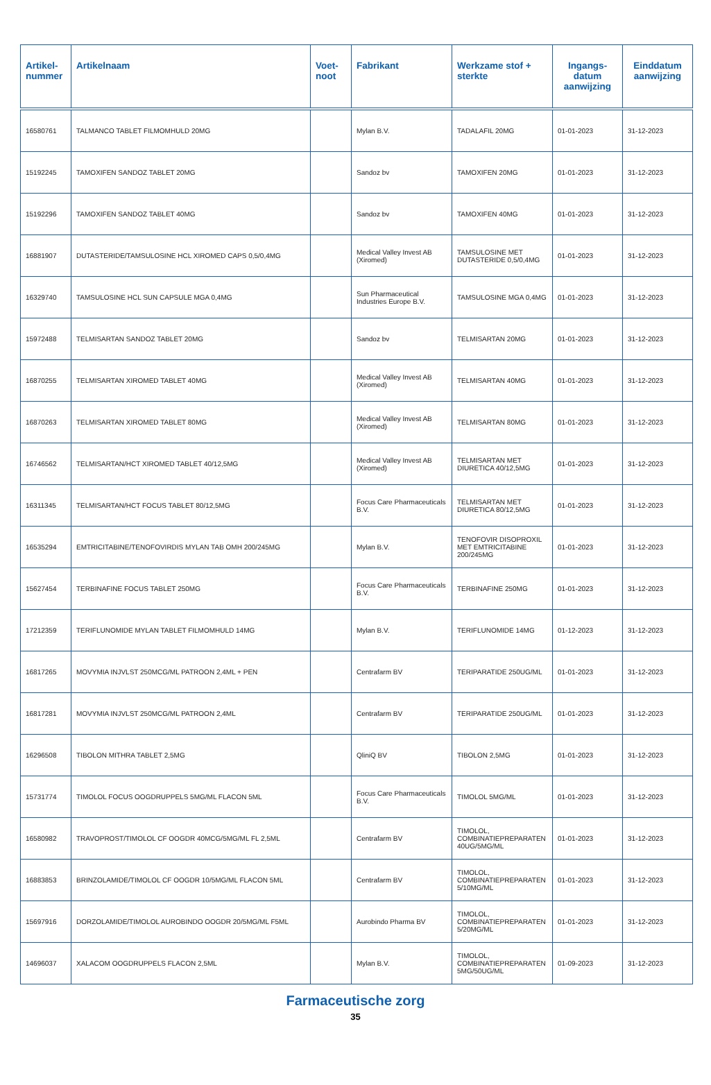| Artikel- nummer | Artikelnaam | Voet- noot | Fabrikant | Werkzame stof + sterkte | Ingangs- datum aanwijzing | Einddatum aanwijzing |
| --- | --- | --- | --- | --- | --- | --- |
| 16580761 | TALMANCO TABLET FILMOMHULD 20MG | | Mylan B.V. | TADALAFIL 20MG | 01-01-2023 | 31-12-2023 |
| 15192245 | TAMOXIFEN SANDOZ TABLET 20MG | | Sandoz bv | TAMOXIFEN 20MG | 01-01-2023 | 31-12-2023 |
| 15192296 | TAMOXIFEN SANDOZ TABLET 40MG | | Sandoz bv | TAMOXIFEN 40MG | 01-01-2023 | 31-12-2023 |
| 16881907 | DUTASTERIDE/TAMSULOSINE HCL XIROMED CAPS 0,5/0,4MG | | Medical Valley Invest AB (Xiromed) | TAMSULOSINE MET DUTASTERIDE 0,5/0,4MG | 01-01-2023 | 31-12-2023 |
| 16329740 | TAMSULOSINE HCL SUN CAPSULE MGA 0,4MG | | Sun Pharmaceutical Industries Europe B.V. | TAMSULOSINE MGA 0,4MG | 01-01-2023 | 31-12-2023 |
| 15972488 | TELMISARTAN SANDOZ TABLET 20MG | | Sandoz bv | TELMISARTAN 20MG | 01-01-2023 | 31-12-2023 |
| 16870255 | TELMISARTAN XIROMED TABLET 40MG | | Medical Valley Invest AB (Xiromed) | TELMISARTAN 40MG | 01-01-2023 | 31-12-2023 |
| 16870263 | TELMISARTAN XIROMED TABLET 80MG | | Medical Valley Invest AB (Xiromed) | TELMISARTAN 80MG | 01-01-2023 | 31-12-2023 |
| 16746562 | TELMISARTAN/HCT XIROMED TABLET 40/12,5MG | | Medical Valley Invest AB (Xiromed) | TELMISARTAN MET DIURETICA 40/12,5MG | 01-01-2023 | 31-12-2023 |
| 16311345 | TELMISARTAN/HCT FOCUS TABLET 80/12,5MG | | Focus Care Pharmaceuticals B.V. | TELMISARTAN MET DIURETICA 80/12,5MG | 01-01-2023 | 31-12-2023 |
| 16535294 | EMTRICITABINE/TENOFOVIRDIS MYLAN TAB OMH 200/245MG | | Mylan B.V. | TENOFOVIR DISOPROXIL MET EMTRICITABINE 200/245MG | 01-01-2023 | 31-12-2023 |
| 15627454 | TERBINAFINE FOCUS TABLET 250MG | | Focus Care Pharmaceuticals B.V. | TERBINAFINE 250MG | 01-01-2023 | 31-12-2023 |
| 17212359 | TERIFLUNOMIDE MYLAN TABLET FILMOMHULD 14MG | | Mylan B.V. | TERIFLUNOMIDE 14MG | 01-12-2023 | 31-12-2023 |
| 16817265 | MOVYMIA INJVLST 250MCG/ML PATROON 2,4ML + PEN | | Centrafarm BV | TERIPARATIDE 250UG/ML | 01-01-2023 | 31-12-2023 |
| 16817281 | MOVYMIA INJVLST 250MCG/ML PATROON 2,4ML | | Centrafarm BV | TERIPARATIDE 250UG/ML | 01-01-2023 | 31-12-2023 |
| 16296508 | TIBOLON MITHRA TABLET 2,5MG | | QliniQ BV | TIBOLON 2,5MG | 01-01-2023 | 31-12-2023 |
| 15731774 | TIMOLOL FOCUS OOGDRUPPELS 5MG/ML FLACON 5ML | | Focus Care Pharmaceuticals B.V. | TIMOLOL 5MG/ML | 01-01-2023 | 31-12-2023 |
| 16580982 | TRAVOPROST/TIMOLOL CF OOGDR 40MCG/5MG/ML FL 2,5ML | | Centrafarm BV | TIMOLOL, COMBINATIEPREPARATEN 40UG/5MG/ML | 01-01-2023 | 31-12-2023 |
| 16883853 | BRINZOLAMIDE/TIMOLOL CF OOGDR 10/5MG/ML FLACON 5ML | | Centrafarm BV | TIMOLOL, COMBINATIEPREPARATEN 5/10MG/ML | 01-01-2023 | 31-12-2023 |
| 15697916 | DORZOLAMIDE/TIMOLOL AUROBINDO OOGDR 20/5MG/ML F5ML | | Aurobindo Pharma BV | TIMOLOL, COMBINATIEPREPARATEN 5/20MG/ML | 01-01-2023 | 31-12-2023 |
| 14696037 | XALACOM OOGDRUPPELS FLACON 2,5ML | | Mylan B.V. | TIMOLOL, COMBINATIEPREPARATEN 5MG/50UG/ML | 01-09-2023 | 31-12-2023 |
Farmaceutische zorg
35